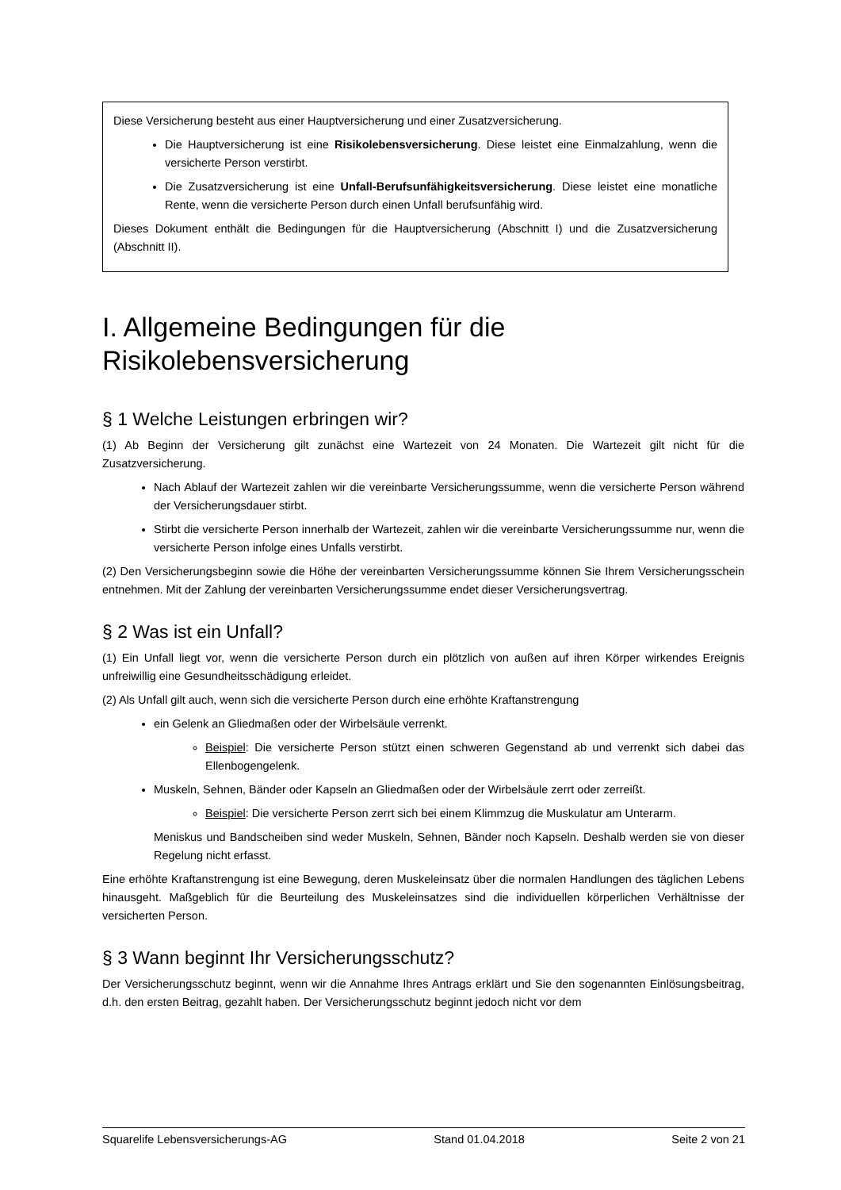Diese Versicherung besteht aus einer Hauptversicherung und einer Zusatzversicherung.
Die Hauptversicherung ist eine Risikolebensversicherung. Diese leistet eine Einmalzahlung, wenn die versicherte Person verstirbt.
Die Zusatzversicherung ist eine Unfall-Berufsunfähigkeitsversicherung. Diese leistet eine monatliche Rente, wenn die versicherte Person durch einen Unfall berufsunfähig wird.
Dieses Dokument enthält die Bedingungen für die Hauptversicherung (Abschnitt I) und die Zusatzversicherung (Abschnitt II).
I. Allgemeine Bedingungen für die Risikolebensversicherung
§ 1 Welche Leistungen erbringen wir?
(1) Ab Beginn der Versicherung gilt zunächst eine Wartezeit von 24 Monaten. Die Wartezeit gilt nicht für die Zusatzversicherung.
Nach Ablauf der Wartezeit zahlen wir die vereinbarte Versicherungssumme, wenn die versicherte Person während der Versicherungsdauer stirbt.
Stirbt die versicherte Person innerhalb der Wartezeit, zahlen wir die vereinbarte Versicherungssumme nur, wenn die versicherte Person infolge eines Unfalls verstirbt.
(2) Den Versicherungsbeginn sowie die Höhe der vereinbarten Versicherungssumme können Sie Ihrem Versicherungsschein entnehmen. Mit der Zahlung der vereinbarten Versicherungssumme endet dieser Versicherungsvertrag.
§ 2 Was ist ein Unfall?
(1) Ein Unfall liegt vor, wenn die versicherte Person durch ein plötzlich von außen auf ihren Körper wirkendes Ereignis unfreiwillig eine Gesundheitsschädigung erleidet.
(2) Als Unfall gilt auch, wenn sich die versicherte Person durch eine erhöhte Kraftanstrengung
ein Gelenk an Gliedmaßen oder der Wirbelsäule verrenkt.
Beispiel: Die versicherte Person stützt einen schweren Gegenstand ab und verrenkt sich dabei das Ellenbogengelenk.
Muskeln, Sehnen, Bänder oder Kapseln an Gliedmaßen oder der Wirbelsäule zerrt oder zerreißt.
Beispiel: Die versicherte Person zerrt sich bei einem Klimmzug die Muskulatur am Unterarm.
Meniskus und Bandscheiben sind weder Muskeln, Sehnen, Bänder noch Kapseln. Deshalb werden sie von dieser Regelung nicht erfasst.
Eine erhöhte Kraftanstrengung ist eine Bewegung, deren Muskeleinsatz über die normalen Handlungen des täglichen Lebens hinausgeht. Maßgeblich für die Beurteilung des Muskeleinsatzes sind die individuellen körperlichen Verhältnisse der versicherten Person.
§ 3 Wann beginnt Ihr Versicherungsschutz?
Der Versicherungsschutz beginnt, wenn wir die Annahme Ihres Antrags erklärt und Sie den sogenannten Einlösungsbeitrag, d.h. den ersten Beitrag, gezahlt haben. Der Versicherungsschutz beginnt jedoch nicht vor dem
Squarelife Lebensversicherungs-AG Stand 01.04.2018 Seite 2 von 21